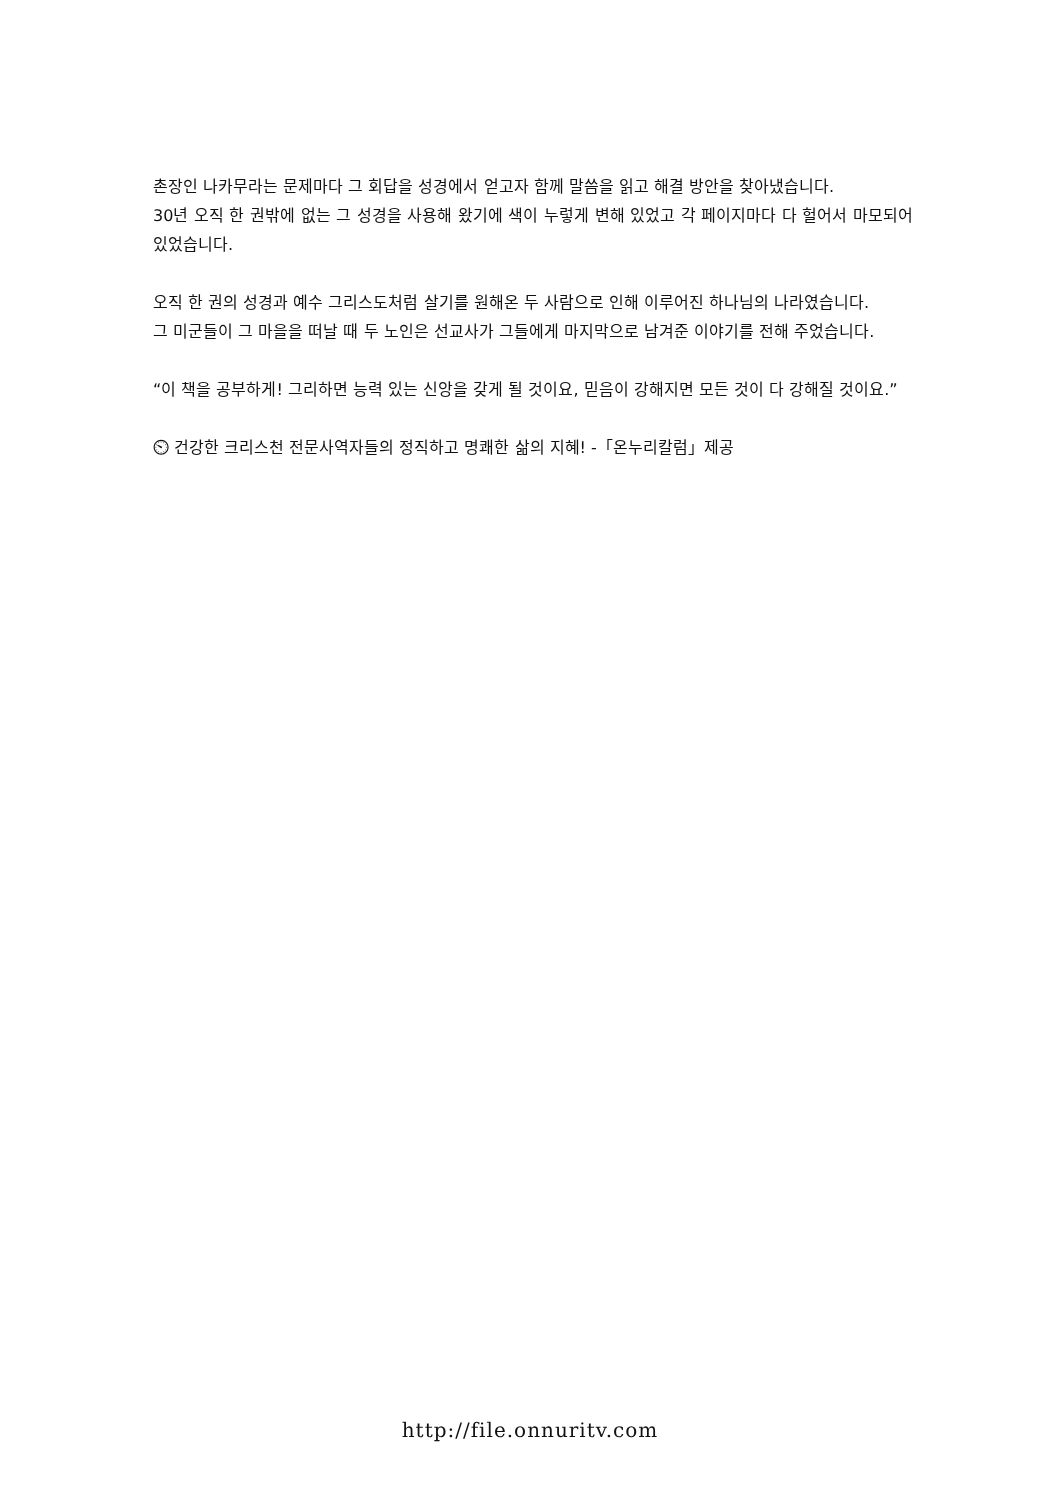촌장인 나카무라는 문제마다 그 회답을 성경에서 얻고자 함께 말씀을 읽고 해결 방안을 찾아냈습니다.
30년 오직 한 권밖에 없는 그 성경을 사용해 왔기에 색이 누렇게 변해 있었고 각 페이지마다 다 헐어서 마모되어 있었습니다.
오직 한 권의 성경과 예수 그리스도처럼 살기를 원해온 두 사람으로 인해 이루어진 하나님의 나라였습니다.
그 미군들이 그 마을을 떠날 때 두 노인은 선교사가 그들에게 마지막으로 남겨준 이야기를 전해 주었습니다.
“이 책을 공부하게! 그리하면 능력 있는 신앙을 갖게 될 것이요, 믿음이 강해지면 모든 것이 다 강해질 것이요.”
⏲ 건강한 크리스천 전문사역자들의 정직하고 명쾌한 삶의 지혜! -「온누리칼럼」제공
http://file.onnuritv.com